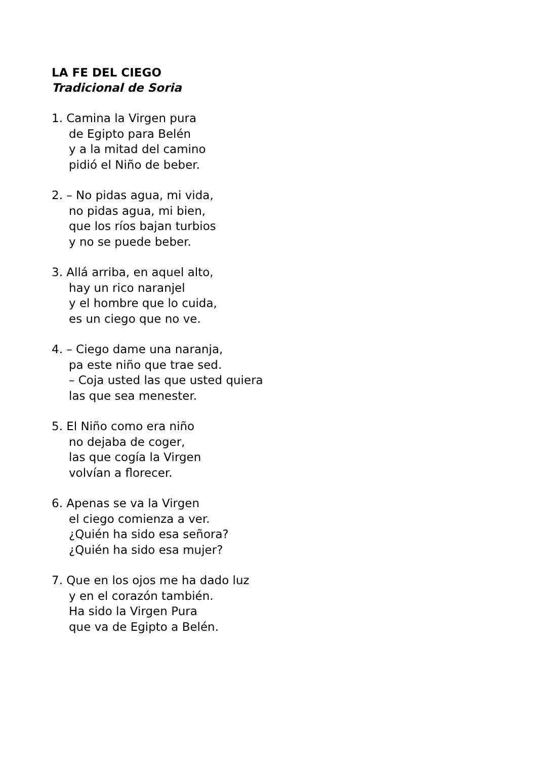LA FE DEL CIEGO
Tradicional de Soria
1. Camina la Virgen pura
de Egipto para Belén
y a la mitad del camino
pidió el Niño de beber.
2. – No pidas agua, mi vida,
no pidas agua, mi bien,
que los ríos bajan turbios
y no se puede beber.
3. Allá arriba, en aquel alto,
hay un rico naranjel
y el hombre que lo cuida,
es un ciego que no ve.
4. – Ciego dame una naranja,
pa este niño que trae sed.
– Coja usted las que usted quiera
las que sea menester.
5. El Niño como era niño
no dejaba de coger,
las que cogía la Virgen
volvían a florecer.
6. Apenas se va la Virgen
el ciego comienza a ver.
¿Quién ha sido esa señora?
¿Quién ha sido esa mujer?
7. Que en los ojos me ha dado luz
y en el corazón también.
Ha sido la Virgen Pura
que va de Egipto a Belén.